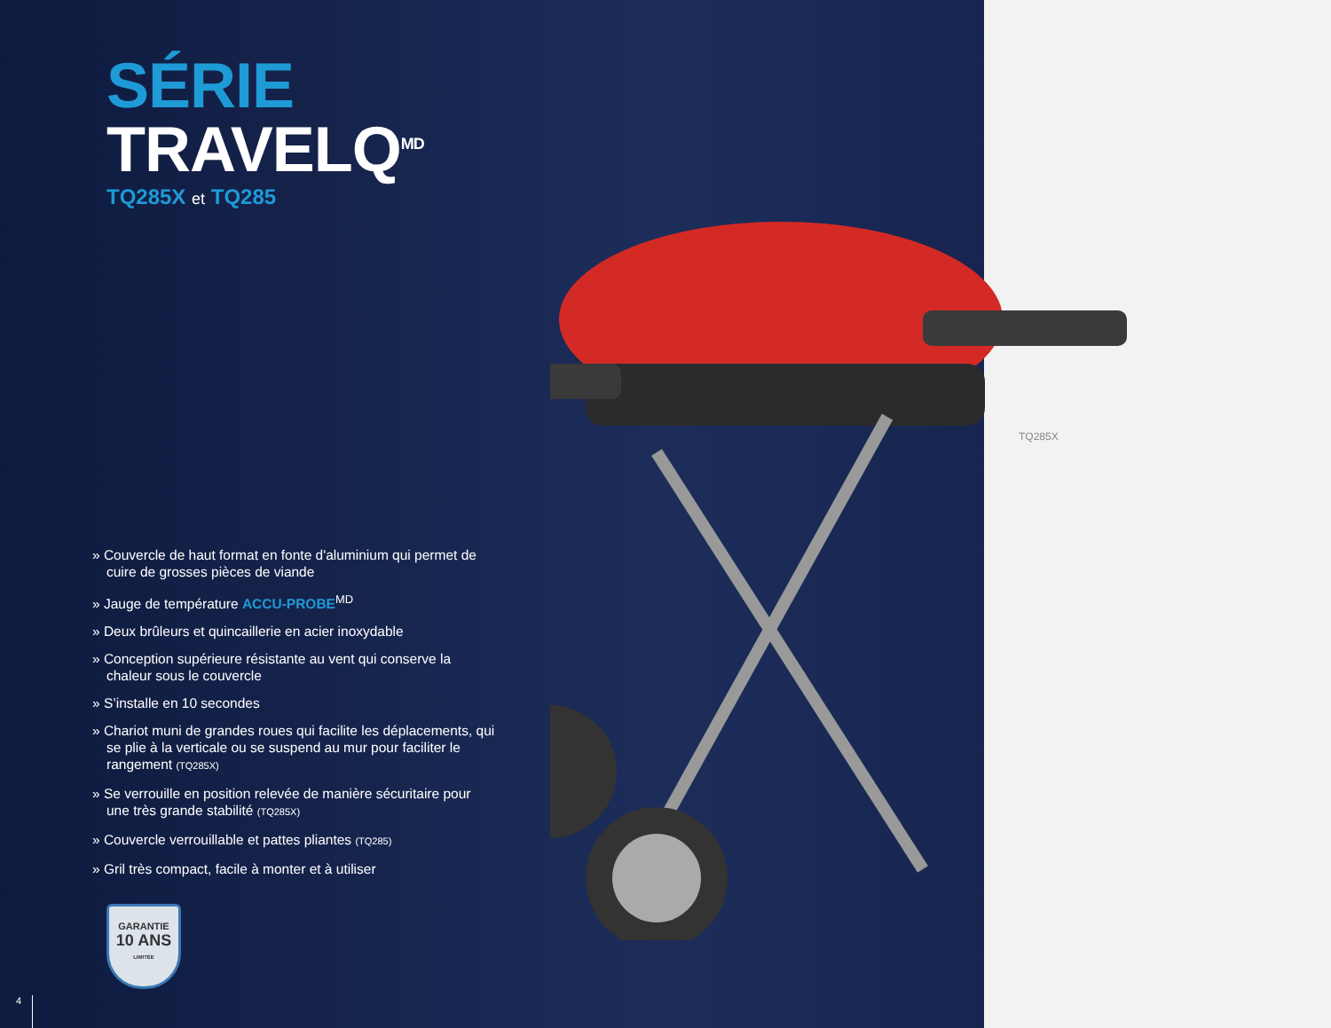SÉRIE TRAVELQ<sup>MD</sup>
TQ285X et TQ285
» Couvercle de haut format en fonte d'aluminium qui permet de cuire de grosses pièces de viande
» Jauge de température ACCU-PROBE<sup>MD</sup>
» Deux brûleurs et quincaillerie en acier inoxydable
» Conception supérieure résistante au vent qui conserve la chaleur sous le couvercle
» S’installe en 10 secondes
» Chariot muni de grandes roues qui facilite les déplacements, qui se plie à la verticale ou se suspend au mur pour faciliter le rangement (TQ285X)
» Se verrouille en position relevée de manière sécuritaire pour une très grande stabilité (TQ285X)
» Couvercle verrouillable et pattes pliantes (TQ285)
» Gril très compact, facile à monter et à utiliser
GARANTIE
10 ANS
LIMITÉE
TQ285X
4